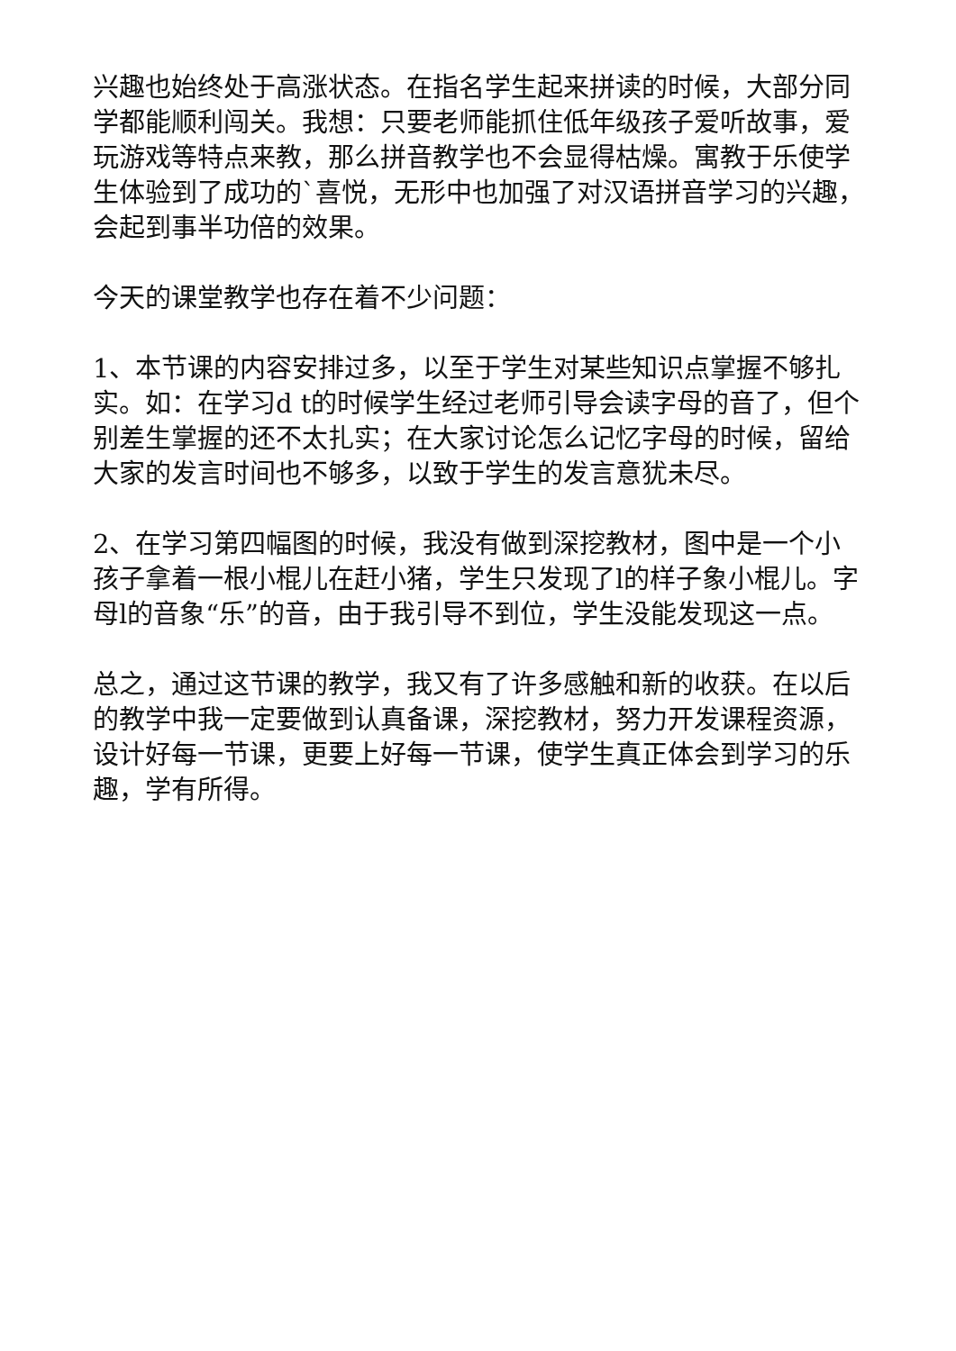兴趣也始终处于高涨状态。在指名学生起来拼读的时候，大部分同学都能顺利闯关。我想：只要老师能抓住低年级孩子爱听故事，爱玩游戏等特点来教，那么拼音教学也不会显得枯燥。寓教于乐使学生体验到了成功的`喜悦，无形中也加强了对汉语拼音学习的兴趣，会起到事半功倍的效果。
今天的课堂教学也存在着不少问题：
1、本节课的内容安排过多，以至于学生对某些知识点掌握不够扎实。如：在学习d t的时候学生经过老师引导会读字母的音了，但个别差生掌握的还不太扎实；在大家讨论怎么记忆字母的时候，留给大家的发言时间也不够多，以致于学生的发言意犹未尽。
2、在学习第四幅图的时候，我没有做到深挖教材，图中是一个小孩子拿着一根小棍儿在赶小猪，学生只发现了l的样子象小棍儿。字母l的音象“乐”的音，由于我引导不到位，学生没能发现这一点。
总之，通过这节课的教学，我又有了许多感触和新的收获。在以后的教学中我一定要做到认真备课，深挖教材，努力开发课程资源，设计好每一节课，更要上好每一节课，使学生真正体会到学习的乐趣，学有所得。